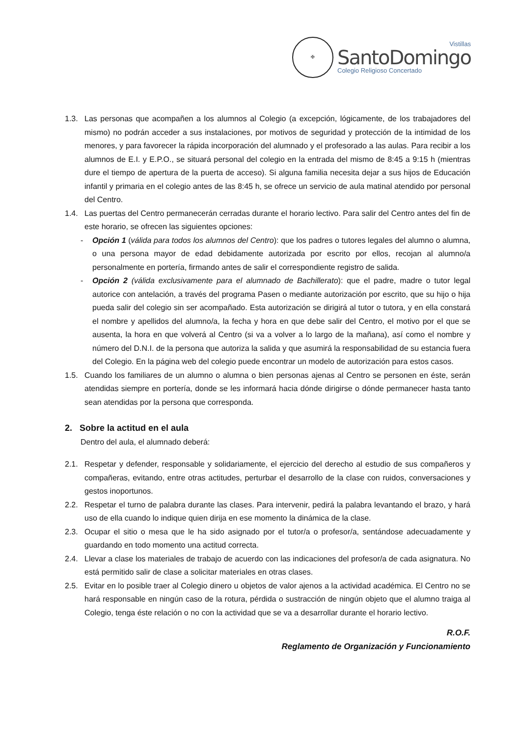✠
Vistillas
SantoDomingo
Colegio Religioso Concertado
1.3. Las personas que acompañen a los alumnos al Colegio (a excepción, lógicamente, de los trabajadores del mismo) no podrán acceder a sus instalaciones, por motivos de seguridad y protección de la intimidad de los menores, y para favorecer la rápida incorporación del alumnado y el profesorado a las aulas. Para recibir a los alumnos de E.I. y E.P.O., se situará personal del colegio en la entrada del mismo de 8:45 a 9:15 h (mientras dure el tiempo de apertura de la puerta de acceso). Si alguna familia necesita dejar a sus hijos de Educación infantil y primaria en el colegio antes de las 8:45 h, se ofrece un servicio de aula matinal atendido por personal del Centro.
1.4. Las puertas del Centro permanecerán cerradas durante el horario lectivo. Para salir del Centro antes del fin de este horario, se ofrecen las siguientes opciones:
- Opción 1 (válida para todos los alumnos del Centro): que los padres o tutores legales del alumno o alumna, o una persona mayor de edad debidamente autorizada por escrito por ellos, recojan al alumno/a personalmente en portería, firmando antes de salir el correspondiente registro de salida.
- Opción 2 (válida exclusivamente para el alumnado de Bachillerato): que el padre, madre o tutor legal autorice con antelación, a través del programa Pasen o mediante autorización por escrito, que su hijo o hija pueda salir del colegio sin ser acompañado. Esta autorización se dirigirá al tutor o tutora, y en ella constará el nombre y apellidos del alumno/a, la fecha y hora en que debe salir del Centro, el motivo por el que se ausenta, la hora en que volverá al Centro (si va a volver a lo largo de la mañana), así como el nombre y número del D.N.I. de la persona que autoriza la salida y que asumirá la responsabilidad de su estancia fuera del Colegio. En la página web del colegio puede encontrar un modelo de autorización para estos casos.
1.5. Cuando los familiares de un alumno o alumna o bien personas ajenas al Centro se personen en éste, serán atendidas siempre en portería, donde se les informará hacia dónde dirigirse o dónde permanecer hasta tanto sean atendidas por la persona que corresponda.
2. Sobre la actitud en el aula
Dentro del aula, el alumnado deberá:
2.1. Respetar y defender, responsable y solidariamente, el ejercicio del derecho al estudio de sus compañeros y compañeras, evitando, entre otras actitudes, perturbar el desarrollo de la clase con ruidos, conversaciones y gestos inoportunos.
2.2. Respetar el turno de palabra durante las clases. Para intervenir, pedirá la palabra levantando el brazo, y hará uso de ella cuando lo indique quien dirija en ese momento la dinámica de la clase.
2.3. Ocupar el sitio o mesa que le ha sido asignado por el tutor/a o profesor/a, sentándose adecuadamente y guardando en todo momento una actitud correcta.
2.4. Llevar a clase los materiales de trabajo de acuerdo con las indicaciones del profesor/a de cada asignatura. No está permitido salir de clase a solicitar materiales en otras clases.
2.5. Evitar en lo posible traer al Colegio dinero u objetos de valor ajenos a la actividad académica. El Centro no se hará responsable en ningún caso de la rotura, pérdida o sustracción de ningún objeto que el alumno traiga al Colegio, tenga éste relación o no con la actividad que se va a desarrollar durante el horario lectivo.
R.O.F.
Reglamento de Organización y Funcionamiento